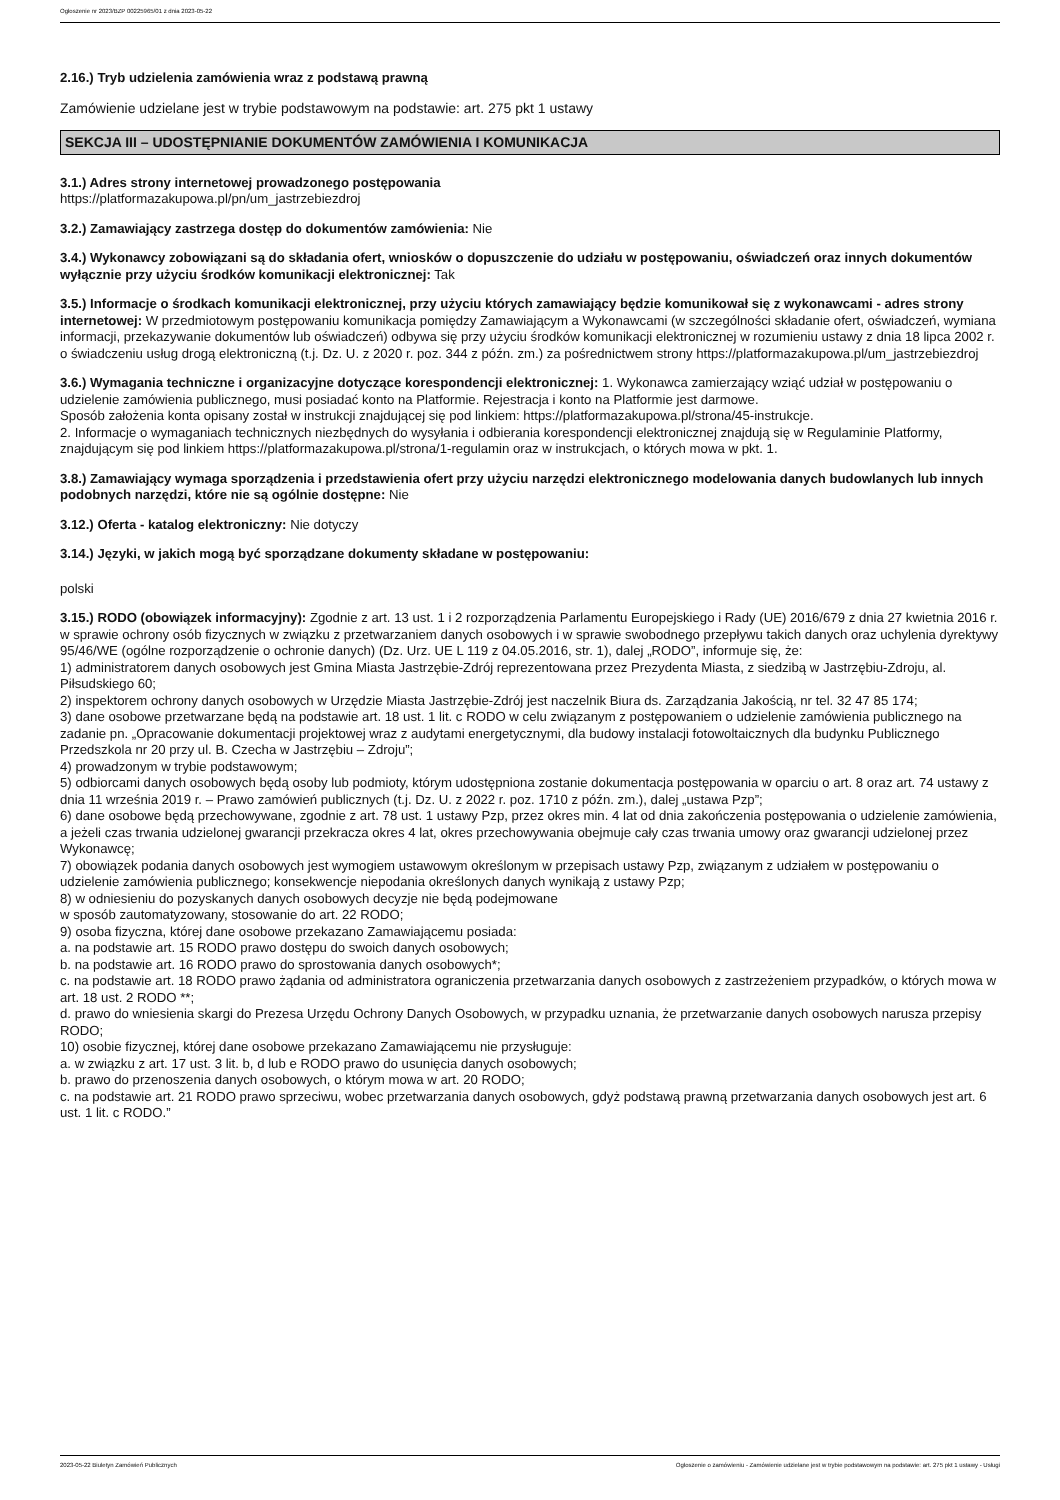Ogłoszenie nr 2023/BZP 00225965/01 z dnia 2023-05-22
2.16.) Tryb udzielenia zamówienia wraz z podstawą prawną
Zamówienie udzielane jest w trybie podstawowym na podstawie: art. 275 pkt 1 ustawy
SEKCJA III – UDOSTĘPNIANIE DOKUMENTÓW ZAMÓWIENIA I KOMUNIKACJA
3.1.) Adres strony internetowej prowadzonego postępowania
https://platformazakupowa.pl/pn/um_jastrzebiezdroj
3.2.) Zamawiający zastrzega dostęp do dokumentów zamówienia: Nie
3.4.) Wykonawcy zobowiązani są do składania ofert, wniosków o dopuszczenie do udziału w postępowaniu, oświadczeń oraz innych dokumentów wyłącznie przy użyciu środków komunikacji elektronicznej: Tak
3.5.) Informacje o środkach komunikacji elektronicznej, przy użyciu których zamawiający będzie komunikował się z wykonawcami - adres strony internetowej: W przedmiotowym postępowaniu komunikacja pomiędzy Zamawiającym a Wykonawcami (w szczególności składanie ofert, oświadczeń, wymiana informacji, przekazywanie dokumentów lub oświadczeń) odbywa się przy użyciu środków komunikacji elektronicznej w rozumieniu ustawy z dnia 18 lipca 2002 r. o świadczeniu usług drogą elektroniczną (t.j. Dz. U. z 2020 r. poz. 344 z późn. zm.) za pośrednictwem strony https://platformazakupowa.pl/um_jastrzebiezdroj
3.6.) Wymagania techniczne i organizacyjne dotyczące korespondencji elektronicznej: 1. Wykonawca zamierzający wziąć udział w postępowaniu o udzielenie zamówienia publicznego, musi posiadać konto na Platformie. Rejestracja i konto na Platformie jest darmowe.
Sposób założenia konta opisany został w instrukcji znajdującej się pod linkiem: https://platformazakupowa.pl/strona/45-instrukcje.
2. Informacje o wymaganiach technicznych niezbędnych do wysyłania i odbierania korespondencji elektronicznej znajdują się w Regulaminie Platformy, znajdującym się pod linkiem https://platformazakupowa.pl/strona/1-regulamin oraz w instrukcjach, o których mowa w pkt. 1.
3.8.) Zamawiający wymaga sporządzenia i przedstawienia ofert przy użyciu narzędzi elektronicznego modelowania danych budowlanych lub innych podobnych narzędzi, które nie są ogólnie dostępne: Nie
3.12.) Oferta - katalog elektroniczny: Nie dotyczy
3.14.) Języki, w jakich mogą być sporządzane dokumenty składane w postępowaniu:
polski
3.15.) RODO (obowiązek informacyjny): Zgodnie z art. 13 ust. 1 i 2 rozporządzenia Parlamentu Europejskiego i Rady (UE) 2016/679 z dnia 27 kwietnia 2016 r. w sprawie ochrony osób fizycznych w związku z przetwarzaniem danych osobowych i w sprawie swobodnego przepływu takich danych oraz uchylenia dyrektywy 95/46/WE (ogólne rozporządzenie o ochronie danych) (Dz. Urz. UE L 119 z 04.05.2016, str. 1), dalej „RODO”, informuje się, że:
1) administratorem danych osobowych jest Gmina Miasta Jastrzębie-Zdrój reprezentowana przez Prezydenta Miasta, z siedzibą w Jastrzębiu-Zdroju, al. Piłsudskiego 60;
2) inspektorem ochrony danych osobowych w Urzędzie Miasta Jastrzębie-Zdrój jest naczelnik Biura ds. Zarządzania Jakością, nr tel. 32 47 85 174;
3) dane osobowe przetwarzane będą na podstawie art. 18 ust. 1 lit. c RODO w celu związanym z postępowaniem o udzielenie zamówienia publicznego na zadanie pn. „Opracowanie dokumentacji projektowej wraz z audytami energetycznymi, dla budowy instalacji fotowoltaicznych dla budynku Publicznego Przedszkola nr 20 przy ul. B. Czecha w Jastrzębiu – Zdroju”;
4) prowadzonym w trybie podstawowym;
5) odbiorcami danych osobowych będą osoby lub podmioty, którym udostępniona zostanie dokumentacja postępowania w oparciu o art. 8 oraz art. 74 ustawy z dnia 11 września 2019 r. – Prawo zamówień publicznych (t.j. Dz. U. z 2022 r. poz. 1710 z późn. zm.), dalej „ustawa Pzp”;
6) dane osobowe będą przechowywane, zgodnie z art. 78 ust. 1 ustawy Pzp, przez okres min. 4 lat od dnia zakończenia postępowania o udzielenie zamówienia, a jeżeli czas trwania udzielonej gwarancji przekracza okres 4 lat, okres przechowywania obejmuje cały czas trwania umowy oraz gwarancji udzielonej przez Wykonawcę;
7) obowiązek podania danych osobowych jest wymogiem ustawowym określonym w przepisach ustawy Pzp, związanym z udziałem w postępowaniu o udzielenie zamówienia publicznego; konsekwencje niepodania określonych danych wynikają z ustawy Pzp;
8) w odniesieniu do pozyskanych danych osobowych decyzje nie będą podejmowane
w sposób zautomatyzowany, stosowanie do art. 22 RODO;
9) osoba fizyczna, której dane osobowe przekazano Zamawiającemu posiada:
a. na podstawie art. 15 RODO prawo dostępu do swoich danych osobowych;
b. na podstawie art. 16 RODO prawo do sprostowania danych osobowych*;
c. na podstawie art. 18 RODO prawo żądania od administratora ograniczenia przetwarzania danych osobowych z zastrzeżeniem przypadków, o których mowa w art. 18 ust. 2 RODO **;
d. prawo do wniesienia skargi do Prezesa Urzędu Ochrony Danych Osobowych, w przypadku uznania, że przetwarzanie danych osobowych narusza przepisy RODO;
10) osobie fizycznej, której dane osobowe przekazano Zamawiającemu nie przysługuje:
a. w związku z art. 17 ust. 3 lit. b, d lub e RODO prawo do usunięcia danych osobowych;
b. prawo do przenoszenia danych osobowych, o którym mowa w art. 20 RODO;
c. na podstawie art. 21 RODO prawo sprzeciwu, wobec przetwarzania danych osobowych, gdyż podstawą prawną przetwarzania danych osobowych jest art. 6 ust. 1 lit. c RODO.”
2023-05-22 Biuletyn Zamówień Publicznych Ogłoszenie o zamówieniu - Zamówienie udzielane jest w trybie podstawowym na podstawie: art. 275 pkt 1 ustawy - Usługi